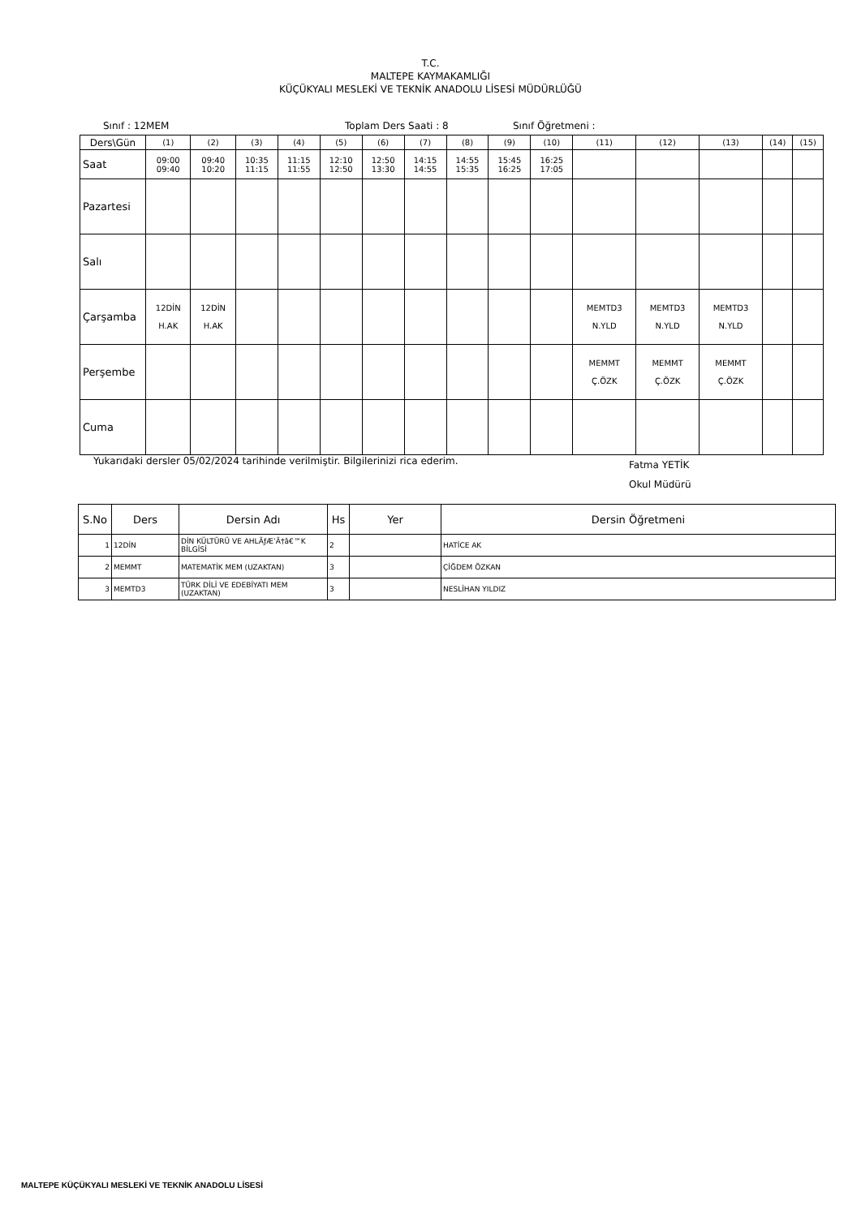T.C.
MALTEPE KAYMAKAMLIĞI
KÜÇÜKYALI MESLEKİ VE TEKNİK ANADOLU LİSESİ MÜDÜRLÜĞÜ
Sınıf : 12MEM Toplam Ders Saati : 8 Sınıf Öğretmeni :
| Ders\Gün | (1) | (2) | (3) | (4) | (5) | (6) | (7) | (8) | (9) | (10) | (11) | (12) | (13) | (14) | (15) |
| Saat | 09:00 09:40 | 09:40 10:20 | 10:35 11:15 | 11:15 11:55 | 12:10 12:50 | 12:50 13:30 | 14:15 14:55 | 14:55 15:35 | 15:45 16:25 | 16:25 17:05 | | | | | |
| Pazartesi | | | | | | | | | | | | | | | |
| Salı | | | | | | | | | | | | | | | |
| Çarşamba | 12DİN H.AK | 12DİN H.AK | | | | | | | | | MEMTD3 N.YLD | MEMTD3 N.YLD | MEMTD3 N.YLD | | |
| Perşembe | | | | | | | | | | | MEMMT Ç.ÖZK | MEMMT Ç.ÖZK | MEMMT Ç.ÖZK | | |
| Cuma | | | | | | | | | | | | | | | |
Yukarıdaki dersler 05/02/2024 tarihinde verilmiştir. Bilgilerinizi rica ederim. Fatma YETİK
Okul Müdürü
| S.No | Ders | Dersin Adı | Hs | Yer | Dersin Öğretmeni |
| --- | --- | --- | --- | --- | --- |
| 1 | 12DİN | DİN KÜLTÜRÜ VE AHLÃƒÆ’Ã†â€™K BİLGİSİ | 2 | | HATİCE AK |
| 2 | MEMMT | MATEMATİK MEM (UZAKTAN) | 3 | | ÇİĞDEM ÖZKAN |
| 3 | MEMTD3 | TÜRK DİLİ VE EDEBİYATI MEM (UZAKTAN) | 3 | | NESLİHAN YILDIZ |
MALTEPE KÜÇÜKYALI MESLEKİ VE TEKNİK ANADOLU LİSESİ